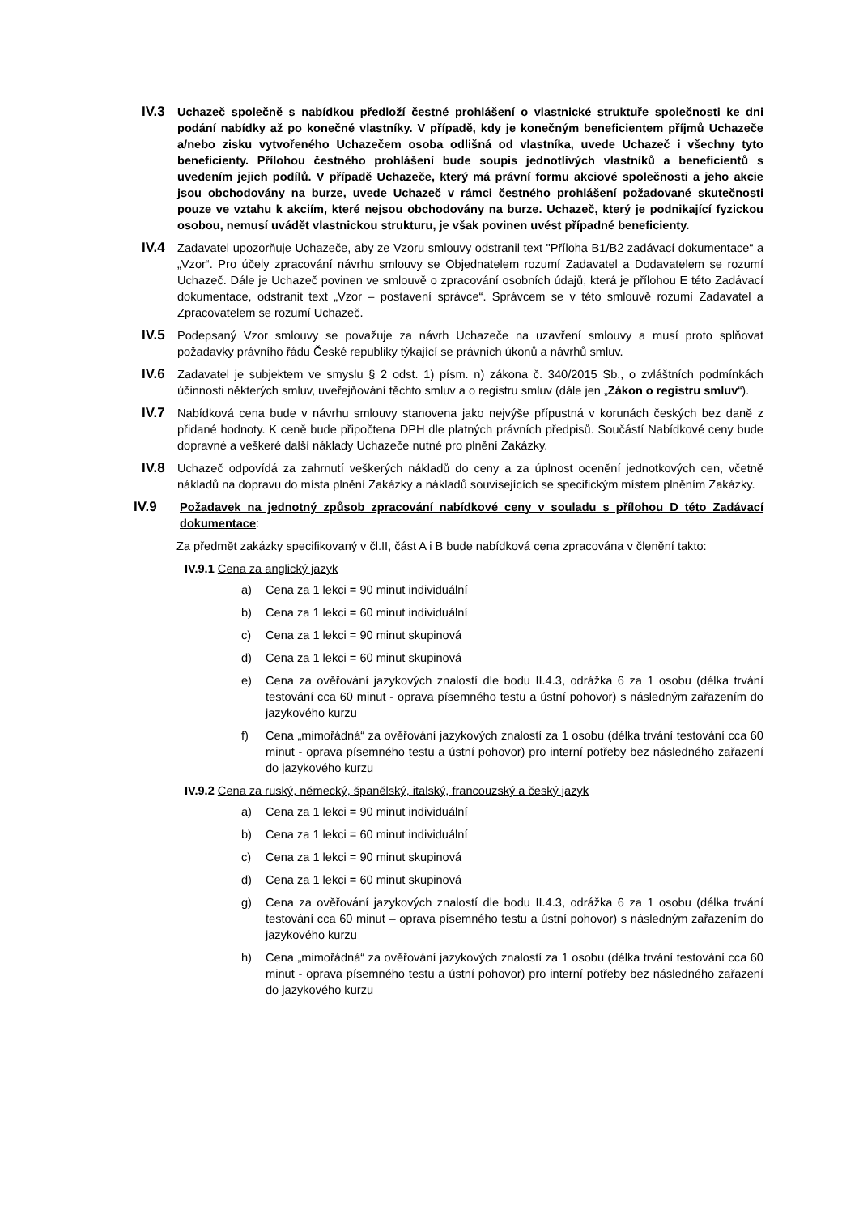IV.3
Uchazeč společně s nabídkou předloží čestné prohlášení o vlastnické struktuře společnosti ke dni podání nabídky až po konečné vlastníky. V případě, kdy je konečným beneficientem příjmů Uchazeče a/nebo zisku vytvořeného Uchazečem osoba odlišná od vlastníka, uvede Uchazeč i všechny tyto beneficienty. Přílohou čestného prohlášení bude soupis jednotlivých vlastníků a beneficientů s uvedením jejich podílů. V případě Uchazeče, který má právní formu akciové společnosti a jeho akcie jsou obchodovány na burze, uvede Uchazeč v rámci čestného prohlášení požadované skutečnosti pouze ve vztahu k akciím, které nejsou obchodovány na burze. Uchazeč, který je podnikající fyzickou osobou, nemusí uvádět vlastnickou strukturu, je však povinen uvést případné beneficienty.
IV.4
Zadavatel upozorňuje Uchazeče, aby ze Vzoru smlouvy odstranil text "Příloha B1/B2 zadávací dokumentace“ a „Vzor“. Pro účely zpracování návrhu smlouvy se Objednatelem rozumí Zadavatel a Dodavatelem se rozumí Uchazeč. Dále je Uchazeč povinen ve smlouvě o zpracování osobních údajů, která je přílohou E této Zadávací dokumentace, odstranit text „Vzor – postavení správce“. Správcem se v této smlouvě rozumí Zadavatel a Zpracovatelem se rozumí Uchazeč.
IV.5
Podepsaný Vzor smlouvy se považuje za návrh Uchazeče na uzavření smlouvy a musí proto splňovat požadavky právního řádu České republiky týkající se právních úkonů a návrhů smluv.
IV.6
Zadavatel je subjektem ve smyslu § 2 odst. 1) písm. n) zákona č. 340/2015 Sb., o zvláštních podmínkách účinnosti některých smluv, uveřejňování těchto smluv a o registru smluv (dále jen „Zákon o registru smluv“).
IV.7
Nabídková cena bude v návrhu smlouvy stanovena jako nejvýše přípustná v korunách českých bez daně z přidané hodnoty. K ceně bude připočtena DPH dle platných právních předpisů. Součástí Nabídkové ceny bude dopravné a veškeré další náklady Uchazeče nutné pro plnění Zakázky.
IV.8
Uchazeč odpovídá za zahrnutí veškerých nákladů do ceny a za úplnost ocenění jednotkových cen, včetně nákladů na dopravu do místa plnění Zakázky a nákladů souvisejících se specifickým místem plněním Zakázky.
IV.9
Požadavek na jednotný způsob zpracování nabídkové ceny v souladu s přílohou D této Zadávací dokumentace:
Za předmět zakázky specifikovaný v čl.II, část A i B bude nabídková cena zpracována v členění takto:
IV.9.1 Cena za anglický jazyk
a) Cena za 1 lekci = 90 minut individuální
b) Cena za 1 lekci = 60 minut individuální
c) Cena za 1 lekci = 90 minut skupinová
d) Cena za 1 lekci = 60 minut skupinová
e) Cena za ověřování jazykových znalostí dle bodu II.4.3, odrážka 6 za 1 osobu (délka trvání testování cca 60 minut - oprava písemného testu a ústní pohovor) s následným zařazením do jazykového kurzu
f) Cena „mimořádná“ za ověřování jazykových znalostí za 1 osobu (délka trvání testování cca 60 minut - oprava písemného testu a ústní pohovor) pro interní potřeby bez následného zařazení do jazykového kurzu
IV.9.2 Cena za ruský, německý, španělský, italský, francouzský a český jazyk
a) Cena za 1 lekci = 90 minut individuální
b) Cena za 1 lekci = 60 minut individuální
c) Cena za 1 lekci = 90 minut skupinová
d) Cena za 1 lekci = 60 minut skupinová
g) Cena za ověřování jazykových znalostí dle bodu II.4.3, odrážka 6 za 1 osobu (délka trvání testování cca 60 minut – oprava písemného testu a ústní pohovor) s následným zařazením do jazykového kurzu
h) Cena „mimořádná“ za ověřování jazykových znalostí za 1 osobu (délka trvání testování cca 60 minut - oprava písemného testu a ústní pohovor) pro interní potřeby bez následného zařazení do jazykového kurzu